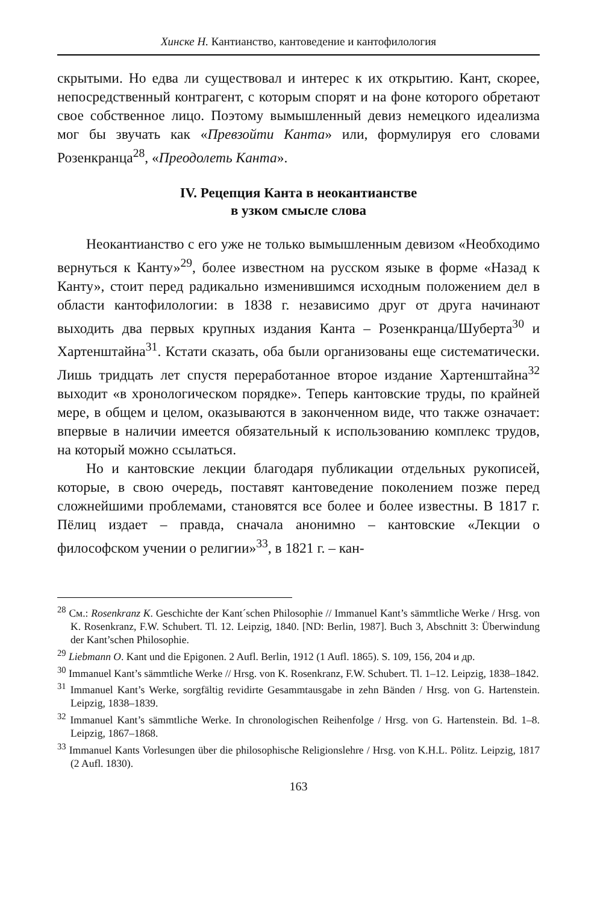Хинске Н. Кантианство, кантоведение и кантофилология
скрытыми. Но едва ли существовал и интерес к их открытию. Кант, скорее, непосредственный контрагент, с которым спорят и на фоне которого обретают свое собственное лицо. Поэтому вымышленный девиз немецкого идеализма мог бы звучать как «Превзойти Канта» или, формулируя его словами Розенкранца<sup>28</sup>, «Преодолеть Канта».
IV. Рецепция Канта в неокантианстве
в узком смысле слова
Неокантианство с его уже не только вымышленным девизом «Необходимо вернуться к Канту»<sup>29</sup>, более известном на русском языке в форме «Назад к Канту», стоит перед радикально изменившимся исходным положением дел в области кантофилологии: в 1838 г. независимо друг от друга начинают выходить два первых крупных издания Канта – Розенкранца/Шуберта<sup>30</sup> и Хартенштайна<sup>31</sup>. Кстати сказать, оба были организованы еще систематически. Лишь тридцать лет спустя переработанное второе издание Хартенштайна<sup>32</sup> выходит «в хронологическом порядке». Теперь кантовские труды, по крайней мере, в общем и целом, оказываются в законченном виде, что также означает: впервые в наличии имеется обязательный к использованию комплекс трудов, на который можно ссылаться.
Но и кантовские лекции благодаря публикации отдельных рукописей, которые, в свою очередь, поставят кантоведение поколением позже перед сложнейшими проблемами, становятся все более и более известны. В 1817 г. Пёлиц издает – правда, сначала анонимно – кантовские «Лекции о философском учении о религии»<sup>33</sup>, в 1821 г. – кан-
<sup>28</sup> См.: Rosenkranz K. Geschichte der Kant´schen Philosophie // Immanuel Kant’s sämmtliche Werke / Hrsg. von K. Rosenkranz, F.W. Schubert. Tl. 12. Leipzig, 1840. [ND: Berlin, 1987]. Buch 3, Abschnitt 3: Überwindung der Kant’schen Philosophie.
<sup>29</sup> Liebmann O. Kant und die Epigonen. 2 Aufl. Berlin, 1912 (1 Aufl. 1865). S. 109, 156, 204 и др.
<sup>30</sup> Immanuel Kant’s sämmtliche Werke // Hrsg. von K. Rosenkranz, F.W. Schubert. Tl. 1–12. Leipzig, 1838–1842.
<sup>31</sup> Immanuel Kant’s Werke, sorgfältig revidirte Gesammtausgabe in zehn Bänden / Hrsg. von G. Hartenstein. Leipzig, 1838–1839.
<sup>32</sup> Immanuel Kant’s sämmtliche Werke. In chronologischen Reihenfolge / Hrsg. von G. Hartenstein. Bd. 1–8. Leipzig, 1867–1868.
<sup>33</sup> Immanuel Kants Vorlesungen über die philosophische Religionslehre / Hrsg. von K.H.L. Pölitz. Leipzig, 1817 (2 Aufl. 1830).
163